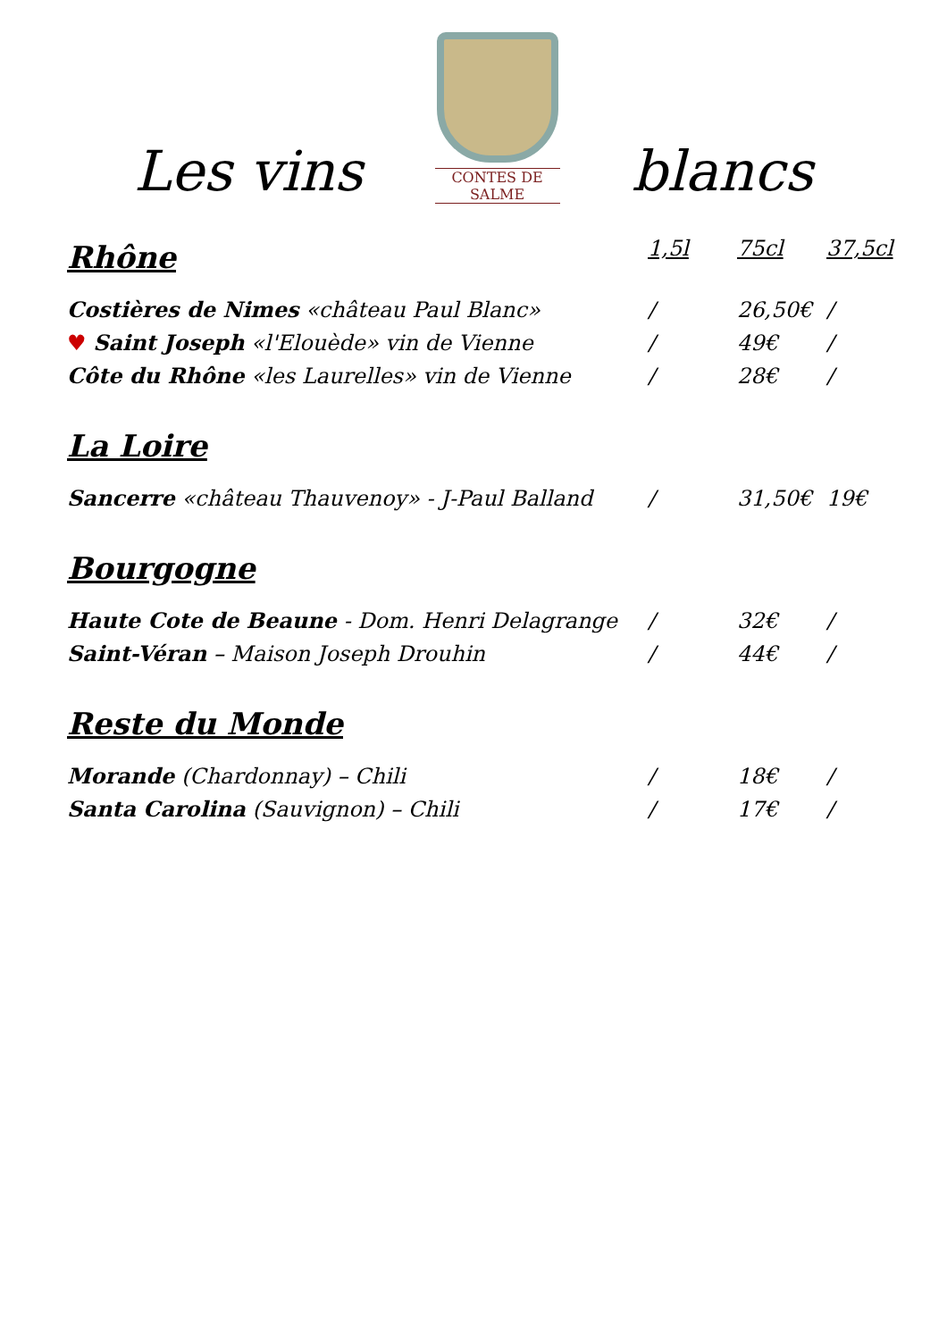Les vins
CONTES DE SALME
blancs
| Rhône | 1,5l | 75cl | 37,5cl |
| --- | --- | --- | --- |
| Costières de Nimes «château Paul Blanc» | / | 26,50€ | / |
| ♥ Saint Joseph «l'Elouède» vin de Vienne | / | 49€ | / |
| Côte du Rhône «les Laurelles» vin de Vienne | / | 28€ | / |
| La Loire | | | |
| Sancerre «château Thauvenoy» - J-Paul Balland | / | 31,50€ | 19€ |
| Bourgogne | | | |
| Haute Cote de Beaune - Dom. Henri Delagrange | / | 32€ | / |
| Saint-Véran – Maison Joseph Drouhin | / | 44€ | / |
| Reste du Monde | | | |
| Morande (Chardonnay) – Chili | / | 18€ | / |
| Santa Carolina (Sauvignon) – Chili | / | 17€ | / |